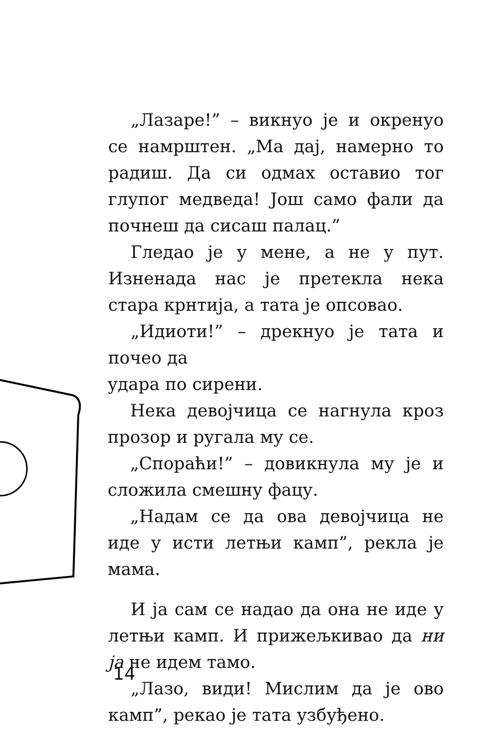„Лазаре!” – викнуо је и окренуо се на­мрштен. „Ма дај, намерно то радиш. Да си одмах оставио тог глупог медведа! Још само фали да почнеш да сисаш палац.”
Гледао је у мене, а не у пут. Изненада нас је претекла нека стара крнтија, а тата је опсовао.
„Идиоти!” – дрекнуо је тата и почео да
удара по сирени.
Нека девојчица се на­гнула кроз прозор и ругала му се.
„Спораћи!” – довикнула му је и сложила смешну фацу.
„Надам се да ова девој­чица не иде у исти летњи камп”, рекла је мама.
И ја сам се надао да она не иде у летњи камп. И прижељкивао да ни ја не идем тамо.
„Лазо, види! Мислим да је ово камп”, рекао је тата узбуђено.
14